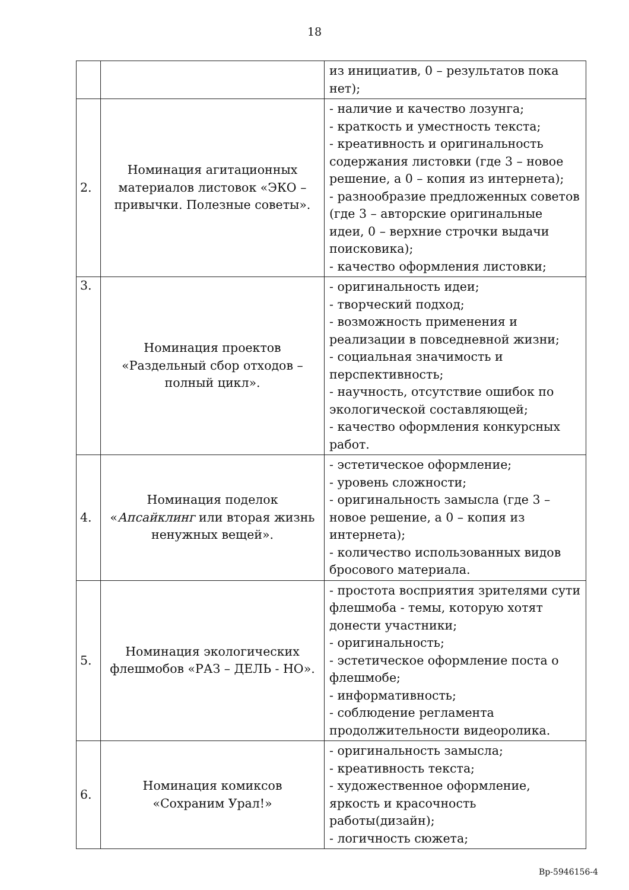18
| | | из инициатив, 0 – результатов пока нет); |
| 2. | Номинация агитационных материалов листовок «ЭКО – привычки. Полезные советы». | - наличие и качество лозунга; - краткость и уместность текста; - креативность и оригинальность содержания листовки (где 3 – новое решение, а 0 – копия из интернета); - разнообразие предложенных советов (где 3 – авторские оригинальные идеи, 0 – верхние строчки выдачи поисковика); - качество оформления листовки; |
| 3. | Номинация проектов «Раздельный сбор отходов – полный цикл». | - оригинальность идеи; - творческий подход; - возможность применения и реализации в повседневной жизни; - социальная значимость и перспективность; - научность, отсутствие ошибок по экологической составляющей; - качество оформления конкурсных работ. |
| 4. | Номинация поделок « Апсайклинг или вторая жизнь ненужных вещей». | - эстетическое оформление; - уровень сложности; - оригинальность замысла (где 3 – новое решение, а 0 – копия из интернета); - количество использованных видов бросового материала. |
| 5. | Номинация экологических флешмобов «РАЗ – ДЕЛЬ - НО». | - простота восприятия зрителями сути флешмоба - темы, которую хотят донести участники; - оригинальность; - эстетическое оформление поста о флешмобе; - информативность; - соблюдение регламента продолжительности видеоролика. |
| 6. | Номинация комиксов «Сохраним Урал!» | - оригинальность замысла; - креативность текста; - художественное оформление, яркость и красочность работы(дизайн); - логичность сюжета; |
Вр-5946156-4